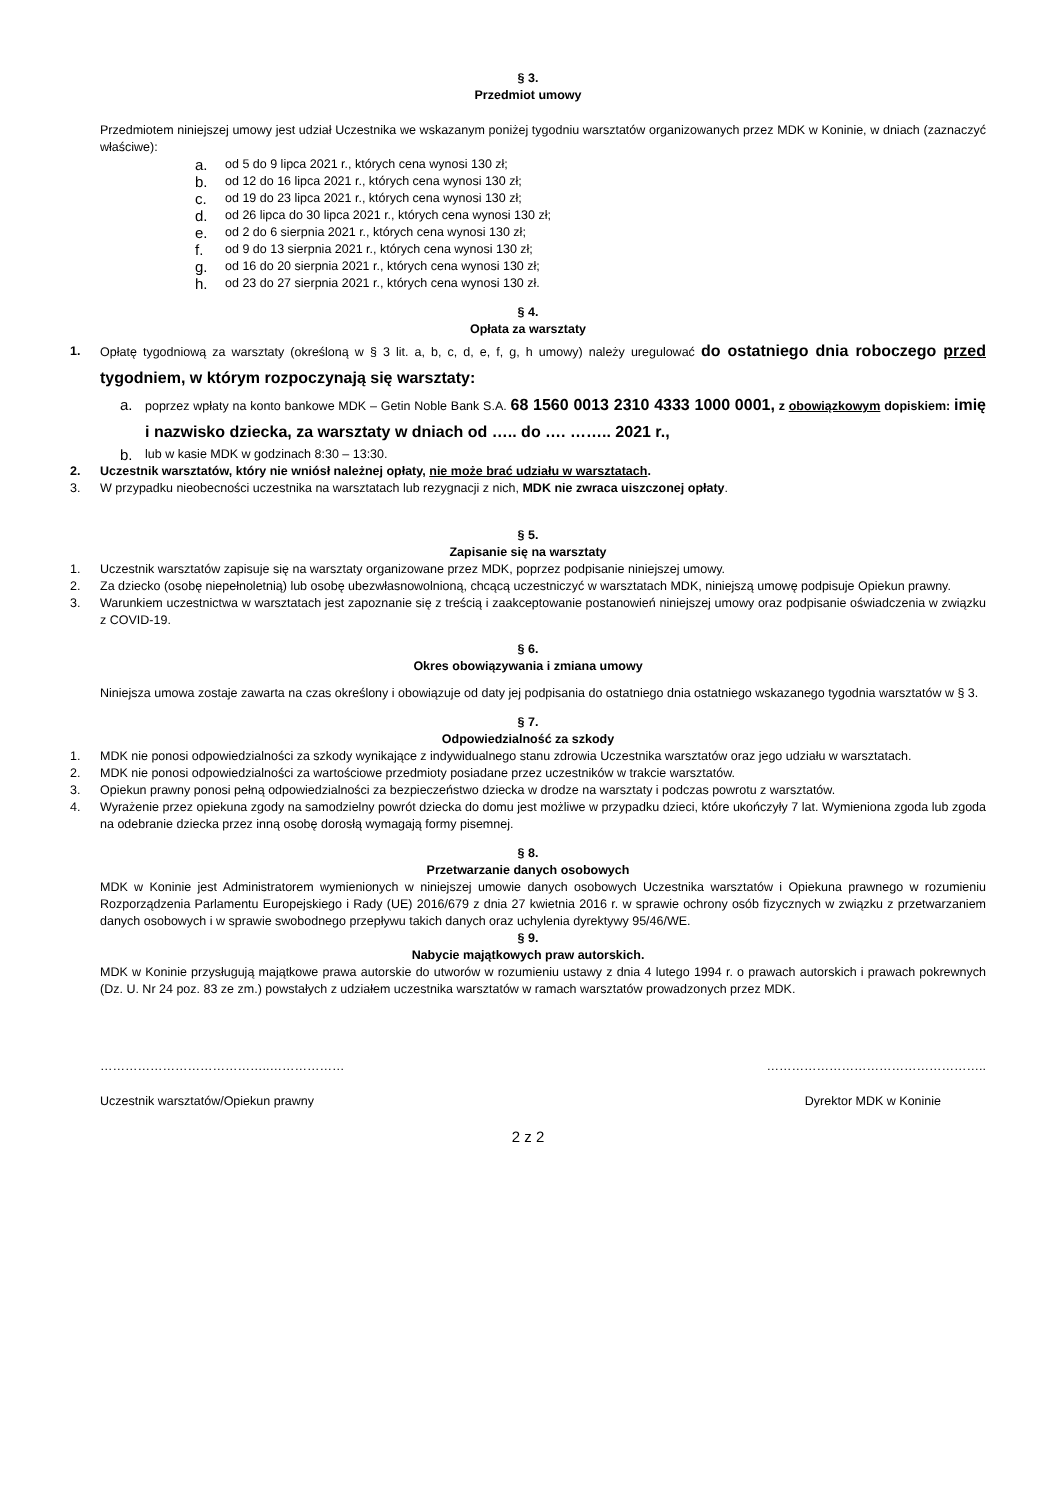§ 3.
Przedmiot umowy
Przedmiotem niniejszej umowy jest udział Uczestnika we wskazanym poniżej tygodniu warsztatów organizowanych przez MDK w Koninie, w dniach (zaznaczyć właściwe):
a. od 5 do 9 lipca 2021 r., których cena wynosi 130 zł;
b. od 12 do 16 lipca 2021 r., których cena wynosi 130 zł;
c. od 19 do 23 lipca 2021 r., których cena wynosi 130 zł;
d. od 26 lipca do 30 lipca 2021 r., których cena wynosi 130 zł;
e. od 2 do 6 sierpnia 2021 r., których cena wynosi 130 zł;
f. od 9 do 13 sierpnia 2021 r., których cena wynosi 130 zł;
g. od 16 do 20 sierpnia 2021 r., których cena wynosi 130 zł;
h. od 23 do 27 sierpnia 2021 r., których cena wynosi 130 zł.
§ 4.
Opłata za warsztaty
1. Opłatę tygodniową za warsztaty (określoną w § 3 lit. a, b, c, d, e, f, g, h umowy) należy uregulować do ostatniego dnia roboczego przed tygodniem, w którym rozpoczynają się warsztaty:
a. poprzez wpłaty na konto bankowe MDK – Getin Noble Bank S.A. 68 1560 0013 2310 4333 1000 0001, z obowiązkowym dopiskiem: imię i nazwisko dziecka, za warsztaty w dniach od ….. do …. …….. 2021 r.,
b. lub w kasie MDK w godzinach 8:30 – 13:30.
2. Uczestnik warsztatów, który nie wniósł należnej opłaty, nie może brać udziału w warsztatach.
3. W przypadku nieobecności uczestnika na warsztatach lub rezygnacji z nich, MDK nie zwraca uiszczonej opłaty.
§ 5.
Zapisanie się na warsztaty
1. Uczestnik warsztatów zapisuje się na warsztaty organizowane przez MDK, poprzez podpisanie niniejszej umowy.
2. Za dziecko (osobę niepełnoletnią) lub osobę ubezwłasnowolnioną, chcącą uczestniczyć w warsztatach MDK, niniejszą umowę podpisuje Opiekun prawny.
3. Warunkiem uczestnictwa w warsztatach jest zapoznanie się z treścią i zaakceptowanie postanowień niniejszej umowy oraz podpisanie oświadczenia w związku z COVID-19.
§ 6.
Okres obowiązywania i zmiana umowy
Niniejsza umowa zostaje zawarta na czas określony i obowiązuje od daty jej podpisania do ostatniego dnia ostatniego wskazanego tygodnia warsztatów w § 3.
§ 7.
Odpowiedzialność za szkody
1. MDK nie ponosi odpowiedzialności za szkody wynikające z indywidualnego stanu zdrowia Uczestnika warsztatów oraz jego udziału w warsztatach.
2. MDK nie ponosi odpowiedzialności za wartościowe przedmioty posiadane przez uczestników w trakcie warsztatów.
3. Opiekun prawny ponosi pełną odpowiedzialności za bezpieczeństwo dziecka w drodze na warsztaty i podczas powrotu z warsztatów.
4. Wyrażenie przez opiekuna zgody na samodzielny powrót dziecka do domu jest możliwe w przypadku dzieci, które ukończyły 7 lat. Wymieniona zgoda lub zgoda na odebranie dziecka przez inną osobę dorosłą wymagają formy pisemnej.
§ 8.
Przetwarzanie danych osobowych
MDK w Koninie jest Administratorem wymienionych w niniejszej umowie danych osobowych Uczestnika warsztatów i Opiekuna prawnego w rozumieniu Rozporządzenia Parlamentu Europejskiego i Rady (UE) 2016/679 z dnia 27 kwietnia 2016 r. w sprawie ochrony osób fizycznych w związku z przetwarzaniem danych osobowych i w sprawie swobodnego przepływu takich danych oraz uchylenia dyrektywy 95/46/WE.
§ 9.
Nabycie majątkowych praw autorskich.
MDK w Koninie przysługują majątkowe prawa autorskie do utworów w rozumieniu ustawy z dnia 4 lutego 1994 r. o prawach autorskich i prawach pokrewnych (Dz. U. Nr 24 poz. 83 ze zm.) powstałych z udziałem uczestnika warsztatów w ramach warsztatów prowadzonych przez MDK.
…………………………………..……………… ……………………………………………..
Uczestnik warsztatów/Opiekun prawny Dyrektor MDK w Koninie
2 z 2